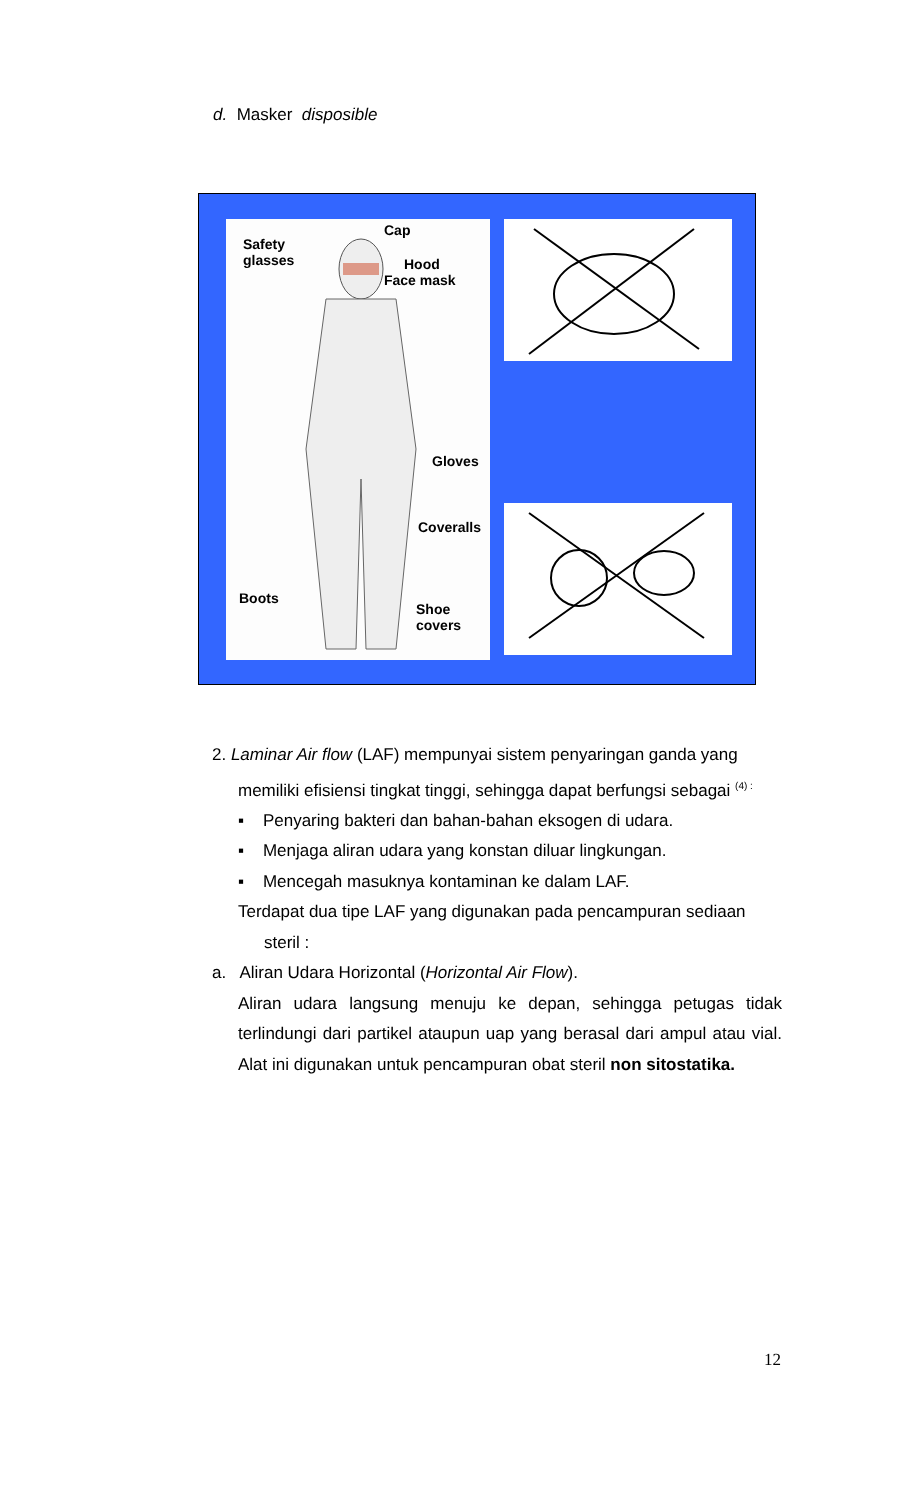d. Masker disposible
Safety
glasses
Cap
Hood
Face mask
Gloves
Coveralls
Boots
Shoe
covers
2. Laminar Air flow (LAF) mempunyai sistem penyaringan ganda yang
memiliki efisiensi tingkat tinggi, sehingga dapat berfungsi sebagai <sup>(4) :</sup>
▪ Penyaring bakteri dan bahan-bahan eksogen di udara.
▪ Menjaga aliran udara yang konstan diluar lingkungan.
▪ Mencegah masuknya kontaminan ke dalam LAF.
Terdapat dua tipe LAF yang digunakan pada pencampuran sediaan
steril :
a. Aliran Udara Horizontal (Horizontal Air Flow).
Aliran udara langsung menuju ke depan, sehingga petugas tidak terlindungi dari partikel ataupun uap yang berasal dari ampul atau vial. Alat ini digunakan untuk pencampuran obat steril non sitostatika.
12